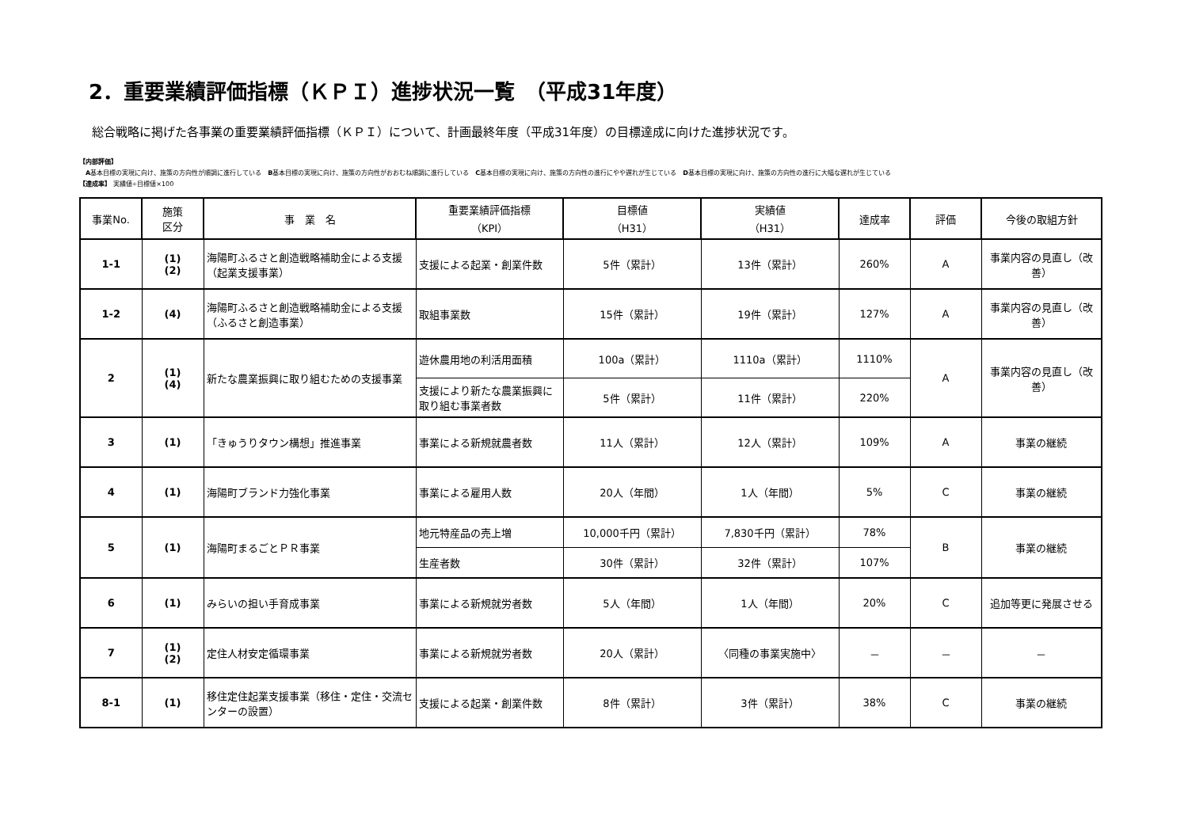2．重要業績評価指標（ＫＰＩ）進捗状況一覧　（平成31年度）
総合戦略に掲げた各事業の重要業績評価指標（ＫＰＩ）について、計画最終年度（平成31年度）の目標達成に向けた進捗状況です。
【内部評価】
　A基本目標の実現に向け、施策の方向性が順調に進行している　B基本目標の実現に向け、施策の方向性がおおむね順調に進行している　C基本目標の実現に向け、施策の方向性の進行にやや遅れが生じている　D基本目標の実現に向け、施策の方向性の進行に大幅な遅れが生じている
【達成率】 実績値÷目標値×100
| 事業No. | 施策 区分 | 事 業 名 | 重要業績評価指標 （KPI） | 目標値 （H31） | 実績値 （H31） | 達成率 | 評価 | 今後の取組方針 |
| --- | --- | --- | --- | --- | --- | --- | --- | --- |
| 1-1 | (1) (2) | 海陽町ふるさと創造戦略補助金による支援（起業支援事業） | 支援による起業・創業件数 | 5件（累計） | 13件（累計） | 260% | A | 事業内容の見直し（改善） |
| 1-2 | (4) | 海陽町ふるさと創造戦略補助金による支援（ふるさと創造事業） | 取組事業数 | 15件（累計） | 19件（累計） | 127% | A | 事業内容の見直し（改善） |
| 2 | (1) (4) | 新たな農業振興に取り組むための支援事業 | 遊休農用地の利活用面積 | 100a（累計） | 1110a（累計） | 1110% | A | 事業内容の見直し（改善） |
| | | | 支援により新たな農業振興に取り組む事業者数 | 5件（累計） | 11件（累計） | 220% | | |
| 3 | (1) | 「きゅうりタウン構想」推進事業 | 事業による新規就農者数 | 11人（累計） | 12人（累計） | 109% | A | 事業の継続 |
| 4 | (1) | 海陽町ブランド力強化事業 | 事業による雇用人数 | 20人（年間） | 1人（年間） | 5% | C | 事業の継続 |
| 5 | (1) | 海陽町まるごとＰＲ事業 | 地元特産品の売上増 | 10,000千円（累計） | 7,830千円（累計） | 78% | B | 事業の継続 |
| | | | 生産者数 | 30件（累計） | 32件（累計） | 107% | | |
| 6 | (1) | みらいの担い手育成事業 | 事業による新規就労者数 | 5人（年間） | 1人（年間） | 20% | C | 追加等更に発展させる |
| 7 | (1) (2) | 定住人材安定循環事業 | 事業による新規就労者数 | 20人（累計） | 〈同種の事業実施中〉 | － | － | － |
| 8-1 | (1) | 移住定住起業支援事業（移住・定住・交流センターの設置） | 支援による起業・創業件数 | 8件（累計） | 3件（累計） | 38% | C | 事業の継続 |